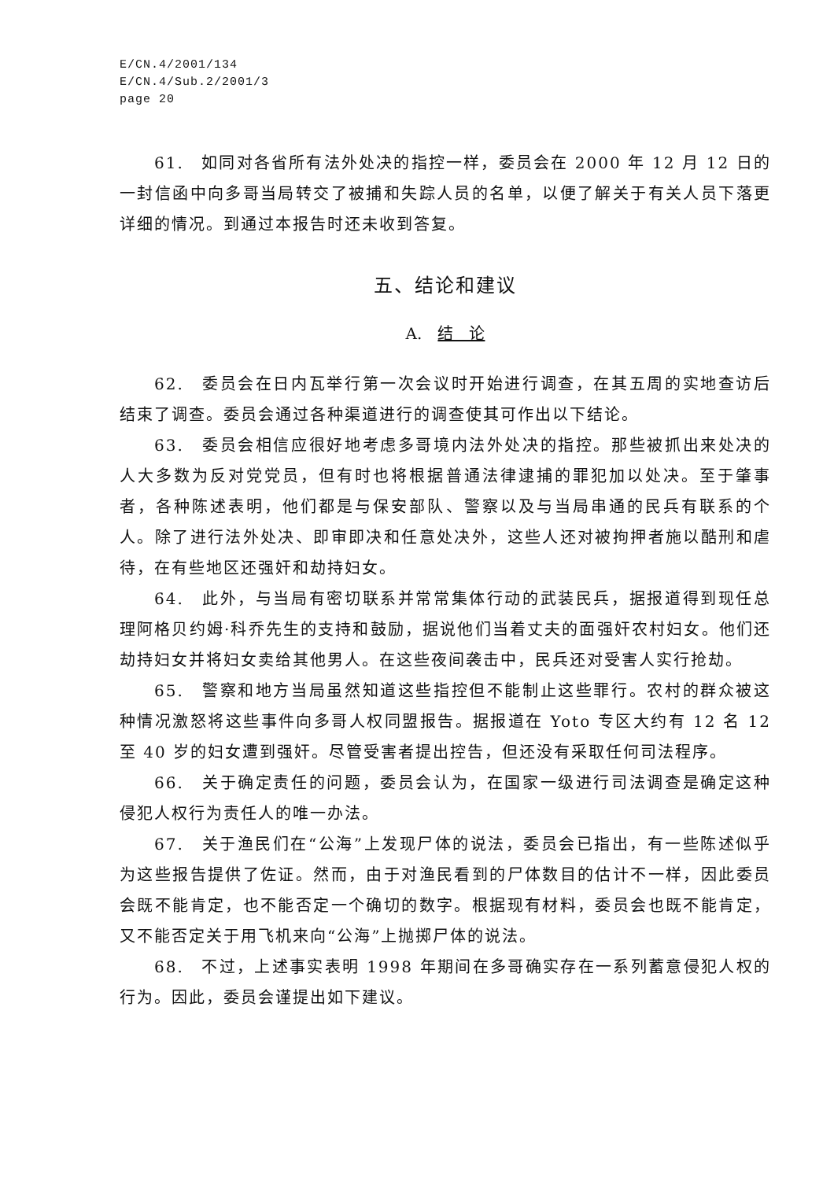E/CN.4/2001/134
E/CN.4/Sub.2/2001/3
page 20
61.　如同对各省所有法外处决的指控一样，委员会在 2000 年 12 月 12 日的一封信函中向多哥当局转交了被捕和失踪人员的名单，以便了解关于有关人员下落更详细的情况。到通过本报告时还未收到答复。
五、结论和建议
A.　结　论
62.　委员会在日内瓦举行第一次会议时开始进行调查，在其五周的实地查访后结束了调查。委员会通过各种渠道进行的调查使其可作出以下结论。
63.　委员会相信应很好地考虑多哥境内法外处决的指控。那些被抓出来处决的人大多数为反对党党员，但有时也将根据普通法律逮捕的罪犯加以处决。至于肇事者，各种陈述表明，他们都是与保安部队、警察以及与当局串通的民兵有联系的个人。除了进行法外处决、即审即决和任意处决外，这些人还对被拘押者施以酷刑和虐待，在有些地区还强奸和劫持妇女。
64.　此外，与当局有密切联系并常常集体行动的武装民兵，据报道得到现任总理阿格贝约姆·科乔先生的支持和鼓励，据说他们当着丈夫的面强奸农村妇女。他们还劫持妇女并将妇女卖给其他男人。在这些夜间袭击中，民兵还对受害人实行抢劫。
65.　警察和地方当局虽然知道这些指控但不能制止这些罪行。农村的群众被这种情况激怒将这些事件向多哥人权同盟报告。据报道在 Yoto 专区大约有 12 名 12 至 40 岁的妇女遭到强奸。尽管受害者提出控告，但还没有采取任何司法程序。
66.　关于确定责任的问题，委员会认为，在国家一级进行司法调查是确定这种侵犯人权行为责任人的唯一办法。
67.　关于渔民们在“公海”上发现尸体的说法，委员会已指出，有一些陈述似乎为这些报告提供了佐证。然而，由于对渔民看到的尸体数目的估计不一样，因此委员会既不能肯定，也不能否定一个确切的数字。根据现有材料，委员会也既不能肯定，又不能否定关于用飞机来向“公海”上抛掷尸体的说法。
68.　不过，上述事实表明 1998 年期间在多哥确实存在一系列蓄意侵犯人权的行为。因此，委员会谨提出如下建议。